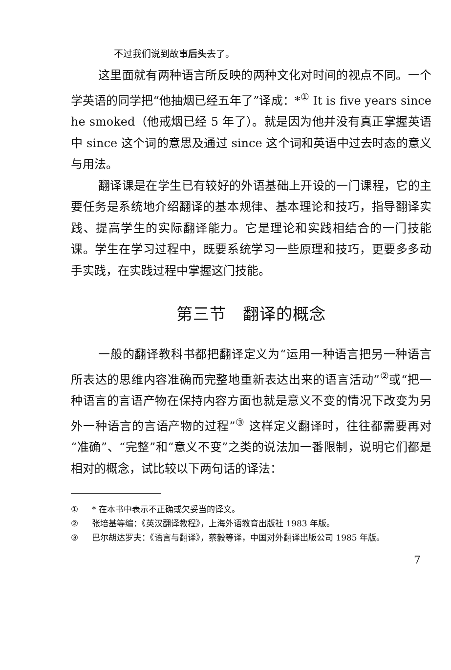不过我们说到故事后头去了。
这里面就有两种语言所反映的两种文化对时间的视点不同。一个学英语的同学把“他抽烟已经五年了”译成：*<sup>①</sup> It is five years since he smoked（他戒烟已经 5 年了）。就是因为他并没有真正掌握英语中 since 这个词的意思及通过 since 这个词和英语中过去时态的意义与用法。
翻译课是在学生已有较好的外语基础上开设的一门课程，它的主要任务是系统地介绍翻译的基本规律、基本理论和技巧，指导翻译实践、提高学生的实际翻译能力。它是理论和实践相结合的一门技能课。学生在学习过程中，既要系统学习一些原理和技巧，更要多多动手实践，在实践过程中掌握这门技能。
第三节　翻译的概念
一般的翻译教科书都把翻译定义为“运用一种语言把另一种语言所表达的思维内容准确而完整地重新表达出来的语言活动”<sup>②</sup>或“把一种语言的言语产物在保持内容方面也就是意义不变的情况下改变为另外一种语言的言语产物的过程”<sup>③</sup> 这样定义翻译时，往往都需要再对“准确”、“完整”和“意义不变”之类的说法加一番限制，说明它们都是相对的概念，试比较以下两句话的译法：
① * 在本书中表示不正确或欠妥当的译文。
② 张培基等编：《英汉翻译教程》，上海外语教育出版社 1983 年版。
③ 巴尔胡达罗夫：《语言与翻译》，蔡毅等译，中国对外翻译出版公司 1985 年版。
7